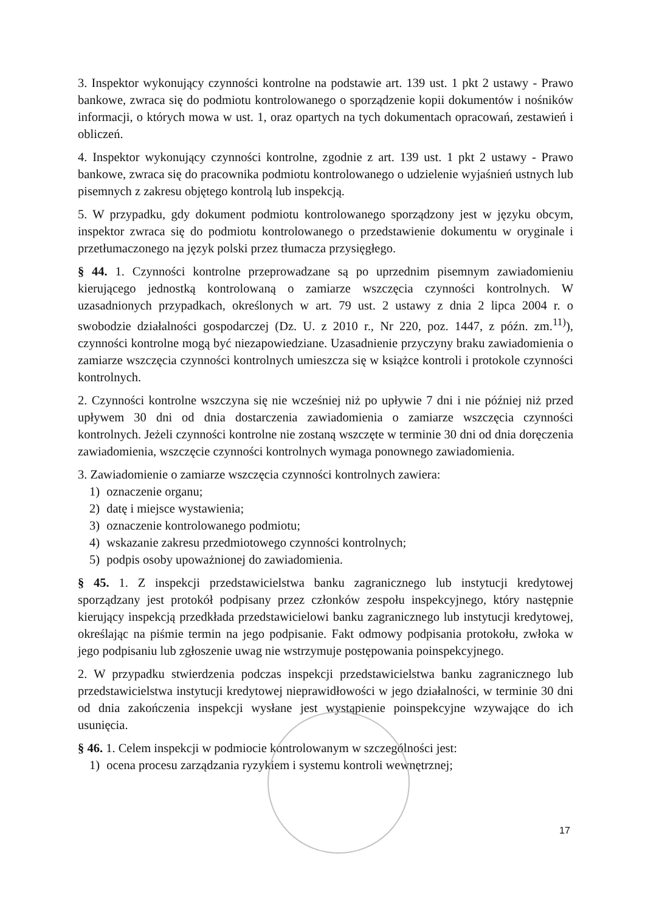3. Inspektor wykonujący czynności kontrolne na podstawie art. 139 ust. 1 pkt 2 ustawy - Prawo bankowe, zwraca się do podmiotu kontrolowanego o sporządzenie kopii dokumentów i nośników informacji, o których mowa w ust. 1, oraz opartych na tych dokumentach opracowań, zestawień i obliczeń.
4. Inspektor wykonujący czynności kontrolne, zgodnie z art. 139 ust. 1 pkt 2 ustawy - Prawo bankowe, zwraca się do pracownika podmiotu kontrolowanego o udzielenie wyjaśnień ustnych lub pisemnych z zakresu objętego kontrolą lub inspekcją.
5. W przypadku, gdy dokument podmiotu kontrolowanego sporządzony jest w języku obcym, inspektor zwraca się do podmiotu kontrolowanego o przedstawienie dokumentu w oryginale i przetłumaczonego na język polski przez tłumacza przysięgłego.
§ 44. 1. Czynności kontrolne przeprowadzane są po uprzednim pisemnym zawiadomieniu kierującego jednostką kontrolowaną o zamiarze wszczęcia czynności kontrolnych. W uzasadnionych przypadkach, określonych w art. 79 ust. 2 ustawy z dnia 2 lipca 2004 r. o swobodzie działalności gospodarczej (Dz. U. z 2010 r., Nr 220, poz. 1447, z późn. zm.<sup>11)</sup>), czynności kontrolne mogą być niezapowiedziane. Uzasadnienie przyczyny braku zawiadomienia o zamiarze wszczęcia czynności kontrolnych umieszcza się w książce kontroli i protokole czynności kontrolnych.
2. Czynności kontrolne wszczyna się nie wcześniej niż po upływie 7 dni i nie później niż przed upływem 30 dni od dnia dostarczenia zawiadomienia o zamiarze wszczęcia czynności kontrolnych. Jeżeli czynności kontrolne nie zostaną wszczęte w terminie 30 dni od dnia doręczenia zawiadomienia, wszczęcie czynności kontrolnych wymaga ponownego zawiadomienia.
3. Zawiadomienie o zamiarze wszczęcia czynności kontrolnych zawiera:
1) oznaczenie organu;
2) datę i miejsce wystawienia;
3) oznaczenie kontrolowanego podmiotu;
4) wskazanie zakresu przedmiotowego czynności kontrolnych;
5) podpis osoby upoważnionej do zawiadomienia.
§ 45. 1. Z inspekcji przedstawicielstwa banku zagranicznego lub instytucji kredytowej sporządzany jest protokół podpisany przez członków zespołu inspekcyjnego, który następnie kierujący inspekcją przedkłada przedstawicielowi banku zagranicznego lub instytucji kredytowej, określając na piśmie termin na jego podpisanie. Fakt odmowy podpisania protokołu, zwłoka w jego podpisaniu lub zgłoszenie uwag nie wstrzymuje postępowania poinspekcyjnego.
2. W przypadku stwierdzenia podczas inspekcji przedstawicielstwa banku zagranicznego lub przedstawicielstwa instytucji kredytowej nieprawidłowości w jego działalności, w terminie 30 dni od dnia zakończenia inspekcji wysłane jest wystąpienie poinspekcyjne wzywające do ich usunięcia.
§ 46. 1. Celem inspekcji w podmiocie kontrolowanym w szczególności jest:
1) ocena procesu zarządzania ryzykiem i systemu kontroli wewnętrznej;
17